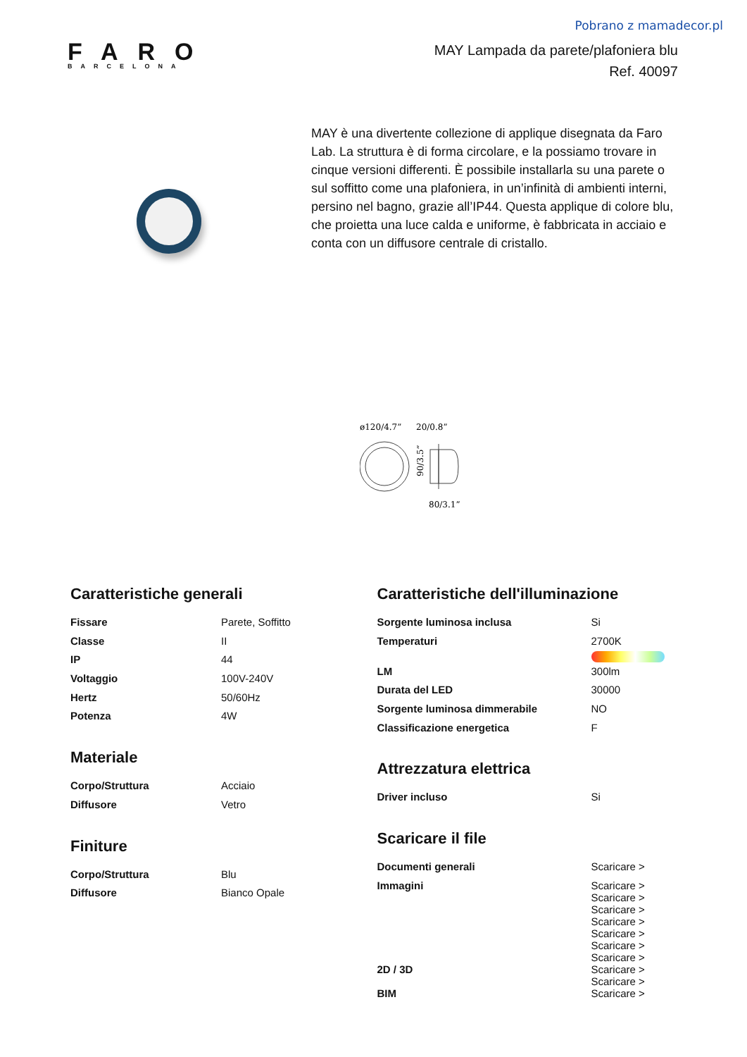Pobrano z mamadecor.pl
FARO
BARCELONA
MAY Lampada da parete/plafoniera blu
Ref. 40097
MAY è una divertente collezione di applique disegnata da Faro Lab. La struttura è di forma circolare, e la possiamo trovare in cinque versioni differenti. È possibile installarla su una parete o sul soffitto come una plafoniera, in un’infinità di ambienti interni, persino nel bagno, grazie all’IP44. Questa applique di colore blu, che proietta una luce calda e uniforme, è fabbricata in acciaio e conta con un diffusore centrale di cristallo.
ø120/4.7”
20/0.8”
90/3.5”
80/3.1”
Caratteristiche generali
| Fissare | Parete, Soffitto |
| Classe | II |
| IP | 44 |
| Voltaggio | 100V-240V |
| Hertz | 50/60Hz |
| Potenza | 4W |
Materiale
| Corpo/Struttura | Acciaio |
| Diffusore | Vetro |
Finiture
| Corpo/Struttura | Blu |
| Diffusore | Bianco Opale |
Caratteristiche dell'illuminazione
| Sorgente luminosa inclusa | Si |
| Temperaturi | 2700K |
| LM | 300lm |
| Durata del LED | 30000 |
| Sorgente luminosa dimmerabile | NO |
| Classificazione energetica | F |
Attrezzatura elettrica
| Driver incluso | Si |
Scaricare il file
| Documenti generali | Scaricare > |
| Immagini | Scaricare > Scaricare > Scaricare > Scaricare > Scaricare > Scaricare > Scaricare > |
| 2D / 3D | Scaricare > Scaricare > |
| BIM | Scaricare > |